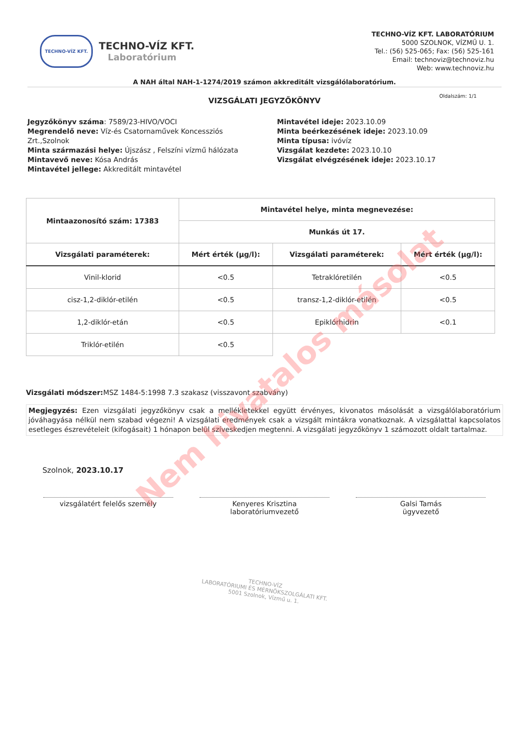TECHNO-VÍZ KFT.
TECHNO-VÍZ KFT.
Laboratórium
TECHNO-VÍZ KFT. LABORATÓRIUM
5000 SZOLNOK, VÍZMŰ U. 1.
Tel.: (56) 525-065; Fax: (56) 525-161
Email: technoviz@technoviz.hu
Web: www.technoviz.hu
A NAH által NAH-1-1274/2019 számon akkreditált vizsgálólaboratórium.
VIZSGÁLATI JEGYZŐKÖNYV
Oldalszám: 1/1
Jegyzőkönyv száma: 7589/23-HIVO/VOCI
Megrendelő neve: Víz-és Csatornaművek Koncessziós Zrt.,Szolnok
Minta származási helye: Újszász , Felszíni vízmű hálózata
Mintavevő neve: Kósa András
Mintavétel jellege: Akkreditált mintavétel
Mintavétel ideje: 2023.10.09
Minta beérkezésének ideje: 2023.10.09
Minta típusa: ivóvíz
Vizsgálat kezdete: 2023.10.10
Vizsgálat elvégzésének ideje: 2023.10.17
| Mintaazonosító szám: 17383 | Mintavétel helye, minta megnevezése: | | |
| --- | --- | --- | --- |
| | Munkás út 17. | | |
| Vizsgálati paraméterek: | Mért érték (µg/l): | Vizsgálati paraméterek: | Mért érték (µg/l): |
| Vinil-klorid | <0.5 | Tetraklóretilén | <0.5 |
| cisz-1,2-diklór-etilén | <0.5 | transz-1,2-diklór-etilén | <0.5 |
| 1,2-diklór-etán | <0.5 | Epiklórhidrin | <0.1 |
| Triklór-etilén | <0.5 | | |
Vizsgálati módszer: MSZ 1484-5:1998 7.3 szakasz (visszavont szabvány)
Megjegyzés: Ezen vizsgálati jegyzőkönyv csak a mellékletekkel együtt érvényes, kivonatos másolását a vizsgálólaboratórium jóváhagyása nélkül nem szabad végezni! A vizsgálati eredmények csak a vizsgált mintákra vonatkoznak. A vizsgálattal kapcsolatos esetleges észrevételeit (kifogásait) 1 hónapon belül szíveskedjen megtenni. A vizsgálati jegyzőkönyv 1 számozott oldalt tartalmaz.
Szolnok, 2023.10.17
vizsgálatért felelős személy Kenyeres Krisztina
laboratóriumvezető
Galsi Tamás
ügyvezető
TECHNO-VÍZ
LABORATÓRIUMI ÉS MÉRNÖKSZOLGÁLATI KFT.
5001 Szolnok, Vízmű u. 1.
Nem hivatalos másolat